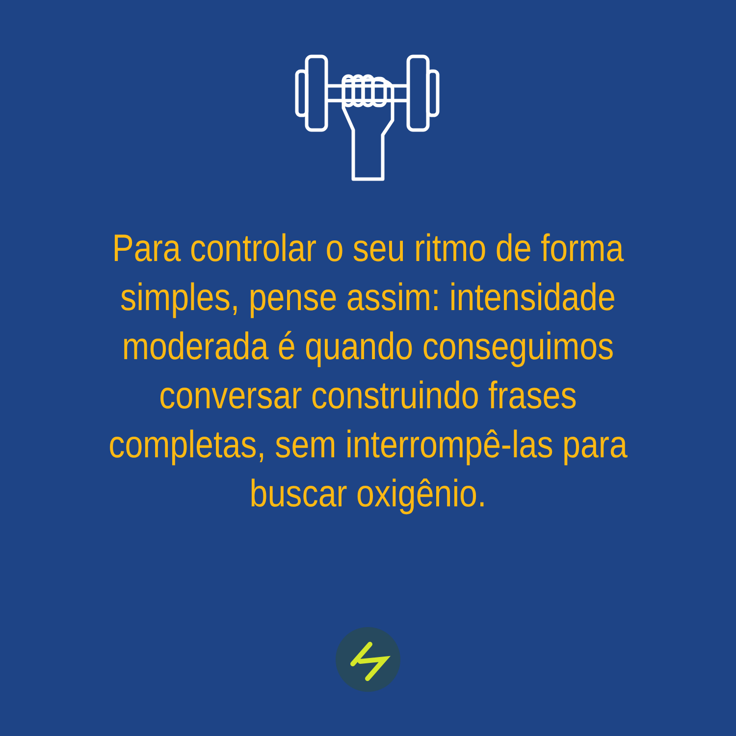Para controlar o seu ritmo de forma simples, pense assim: intensidade moderada é quando conseguimos conversar construindo frases completas, sem interrompê-las para buscar oxigênio.